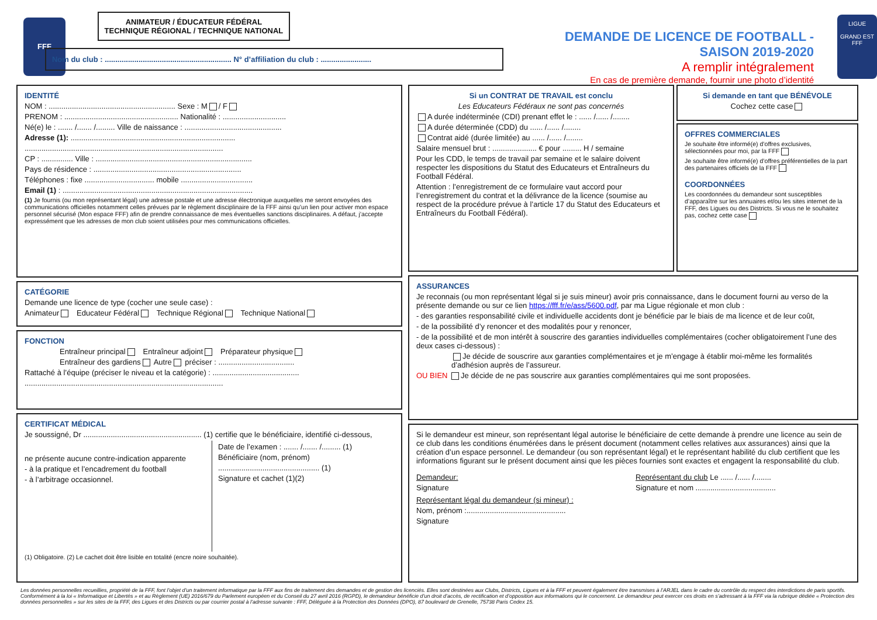FFF
ANIMATEUR / ÉDUCATEUR FÉDÉRAL
TECHNIQUE RÉGIONAL / TECHNIQUE NATIONAL
Nom du club : ............................................................ N° d’affiliation du club : ........................
DEMANDE DE LICENCE DE FOOTBALL - SAISON 2019-2020
A remplir intégralement
En cas de première demande, fournir une photo d’identité
LIGUE
GRAND EST
FFF
IDENTITÉ
NOM : ............................................................ Sexe : M / F
PRENOM : ...................................................... Nationalité : ..............................
Né(e) le : ....... /....... /......... Ville de naissance : ..............................................
Adresse (1): ..............................................................................
..............................................................................................
CP : ............... Ville : ..........................................................................
Pays de résidence : ......................................................................
Téléphones : fixe ................................. mobile ..................................
Email (1) : ..........................................................................................
(1) Je fournis (ou mon représentant légal) une adresse postale et une adresse électronique auxquelles me seront envoyées des communications officielles notamment celles prévues par le règlement disciplinaire de la FFF ainsi qu’un lien pour activer mon espace personnel sécurisé (Mon espace FFF) afin de prendre connaissance de mes éventuelles sanctions disciplinaires. A défaut, j’accepte expressément que les adresses de mon club soient utilisées pour mes communications officielles.
CATÉGORIE
Demande une licence de type (cocher une seule case) :
Animateur Educateur Fédéral Technique Régional Technique National
FONCTION
Entraîneur principal Entraîneur adjoint Préparateur physique
Entraîneur des gardiens Autre préciser : ....................................
Rattaché à l’équipe (préciser le niveau et la catégorie) : .........................................
..............................................................................................
CERTIFICAT MÉDICAL
Je soussigné, Dr ........................................................ (1) certifie que le bénéficiaire, identifié ci-dessous,
ne présente aucune contre-indication apparente
- à la pratique et l’encadrement du football
- à l’arbitrage occasionnel.
Date de l’examen : ....... /....... /......... (1)
Bénéficiaire (nom, prénom)
................................................ (1)
Signature et cachet (1)(2)
(1) Obligatoire. (2) Le cachet doit être lisible en totalité (encre noire souhaitée).
Si un CONTRAT DE TRAVAIL est conclu
Les Educateurs Fédéraux ne sont pas concernés
A durée indéterminée (CDI) prenant effet le : ...... /...... /........
A durée déterminée (CDD) du ...... /...... /........
Contrat aidé (durée limitée) au ...... /...... /........
Salaire mensuel brut : ..................... € pour ......... H / semaine
Pour les CDD, le temps de travail par semaine et le salaire doivent respecter les dispositions du Statut des Educateurs et Entraîneurs du Football Fédéral.
Attention : l’enregistrement de ce formulaire vaut accord pour l’enregistrement du contrat et la délivrance de la licence (soumise au respect de la procédure prévue à l’article 17 du Statut des Educateurs et Entraîneurs du Football Fédéral).
Si demande en tant que BÉNÉVOLE
Cochez cette case
OFFRES COMMERCIALES
Je souhaite être informé(e) d’offres exclusives, sélectionnées pour moi, par la FFF
Je souhaite être informé(e) d’offres préférentielles de la part des partenaires officiels de la FFF
COORDONNÉES
Les coordonnées du demandeur sont susceptibles d’apparaître sur les annuaires et/ou les sites internet de la FFF, des Ligues ou des Districts. Si vous ne le souhaitez pas, cochez cette case
ASSURANCES
Je reconnais (ou mon représentant légal si je suis mineur) avoir pris connaissance, dans le document fourni au verso de la présente demande ou sur ce lien https://fff.fr/e/ass/5600.pdf, par ma Ligue régionale et mon club :
- des garanties responsabilité civile et individuelle accidents dont je bénéficie par le biais de ma licence et de leur coût,
- de la possibilité d’y renoncer et des modalités pour y renoncer,
- de la possibilité et de mon intérêt à souscrire des garanties individuelles complémentaires (cocher obligatoirement l’une des deux cases ci-dessous) :
Je décide de souscrire aux garanties complémentaires et je m’engage à établir moi-même les formalités d’adhésion auprès de l’assureur.
OU BIEN Je décide de ne pas souscrire aux garanties complémentaires qui me sont proposées.
Si le demandeur est mineur, son représentant légal autorise le bénéficiaire de cette demande à prendre une licence au sein de ce club dans les conditions énumérées dans le présent document (notamment celles relatives aux assurances) ainsi que la création d’un espace personnel. Le demandeur (ou son représentant légal) et le représentant habilité du club certifient que les informations figurant sur le présent document ainsi que les pièces fournies sont exactes et engagent la responsabilité du club.
Demandeur:
Signature
Représentant du club Le ...... /...... /........
Signature et nom ......................................
Représentant légal du demandeur (si mineur) :
Nom, prénom :...............................................
Signature
Les données personnelles recueillies, propriété de la FFF, font l’objet d’un traitement informatique par la FFF aux fins de traitement des demandes et de gestion des licenciés. Elles sont destinées aux Clubs, Districts, Ligues et à la FFF et peuvent également être transmises à l’ARJEL dans le cadre du contrôle du respect des interdictions de paris sportifs. Conformément à la loi « Informatique et Libertés » et au Règlement (UE) 2016/679 du Parlement européen et du Conseil du 27 avril 2016 (RGPD), le demandeur bénéficie d’un droit d’accès, de rectification et d’opposition aux informations qui le concernent. Le demandeur peut exercer ces droits en s’adressant à la FFF via la rubrique dédiée « Protection des données personnelles » sur les sites de la FFF, des Ligues et des Districts ou par courrier postal à l’adresse suivante : FFF, Déléguée à la Protection des Données (DPO), 87 boulevard de Grenelle, 75738 Paris Cedex 15.